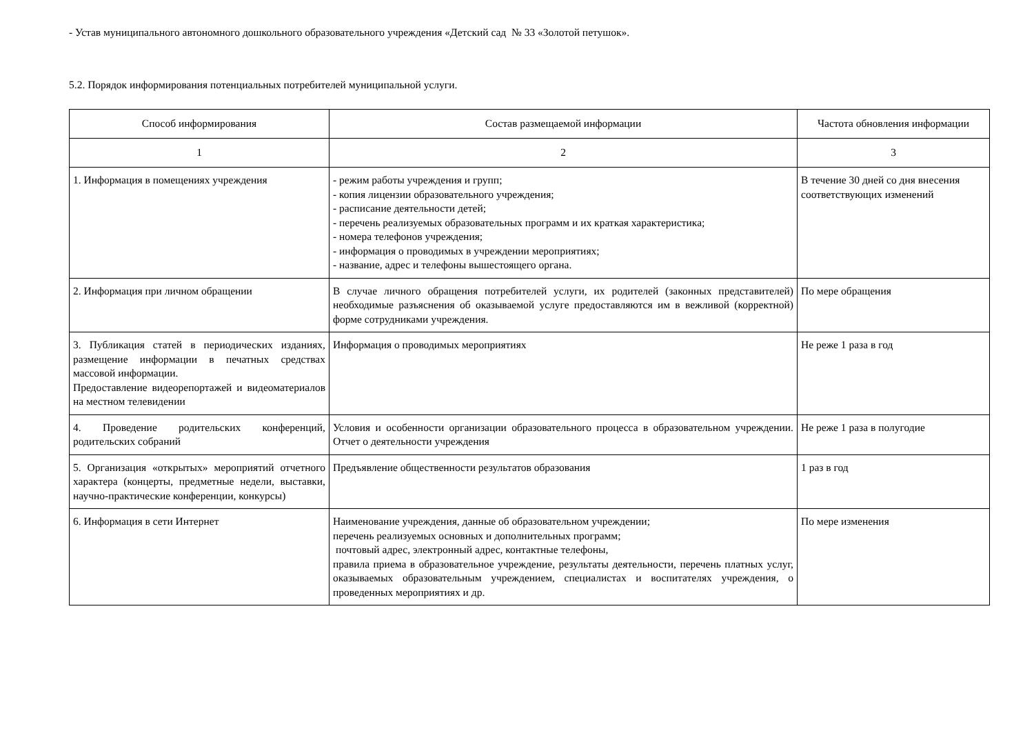- Устав муниципального автономного дошкольного образовательного учреждения «Детский сад № 33 «Золотой петушок».
5.2. Порядок информирования потенциальных потребителей муниципальной услуги.
| Способ информирования | Состав размещаемой информации | Частота обновления информации |
| --- | --- | --- |
| 1 | 2 | 3 |
| 1. Информация в помещениях учреждения | - режим работы учреждения и групп; - копия лицензии образовательного учреждения; - расписание деятельности детей; - перечень реализуемых образовательных программ и их краткая характеристика; - номера телефонов учреждения; - информация о проводимых в учреждении мероприятиях; - название, адрес и телефоны вышестоящего органа. | В течение 30 дней со дня внесения соответствующих изменений |
| 2. Информация при личном обращении | В случае личного обращения потребителей услуги, их родителей (законных представителей) необходимые разъяснения об оказываемой услуге предоставляются им в вежливой (корректной) форме сотрудниками учреждения. | По мере обращения |
| 3. Публикация статей в периодических изданиях, размещение информации в печатных средствах массовой информации. Предоставление видеорепортажей и видеоматериалов на местном телевидении | Информация о проводимых мероприятиях | Не реже 1 раза в год |
| 4. Проведение родительских конференций, родительских собраний | Условия и особенности организации образовательного процесса в образовательном учреждении. Отчет о деятельности учреждения | Не реже 1 раза в полугодие |
| 5. Организация «открытых» мероприятий отчетного характера (концерты, предметные недели, выставки, научно-практические конференции, конкурсы) | Предъявление общественности результатов образования | 1 раз в год |
| 6. Информация в сети Интернет | Наименование учреждения, данные об образовательном учреждении; перечень реализуемых основных и дополнительных программ; почтовый адрес, электронный адрес, контактные телефоны, правила приема в образовательное учреждение, результаты деятельности, перечень платных услуг, оказываемых образовательным учреждением, специалистах и воспитателях учреждения, о проведенных мероприятиях и др. | По мере изменения |